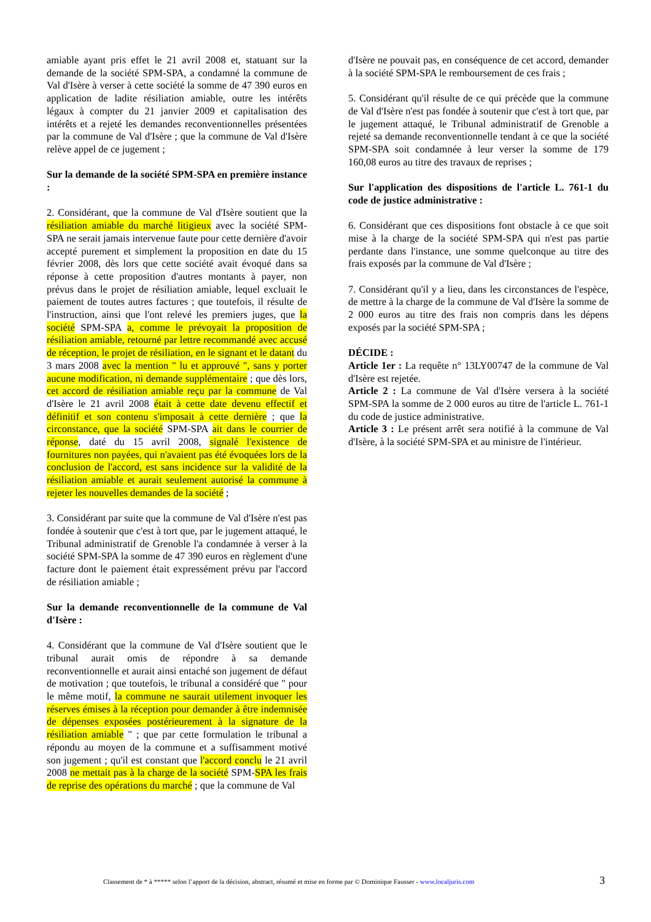amiable ayant pris effet le 21 avril 2008 et, statuant sur la demande de la société SPM-SPA, a condamné la commune de Val d'Isère à verser à cette société la somme de 47 390 euros en application de ladite résiliation amiable, outre les intérêts légaux à compter du 21 janvier 2009 et capitalisation des intérêts et a rejeté les demandes reconventionnelles présentées par la commune de Val d'Isère ; que la commune de Val d'Isère relève appel de ce jugement ;
Sur la demande de la société SPM-SPA en première instance :
2. Considérant, que la commune de Val d'Isère soutient que la résiliation amiable du marché litigieux avec la société SPM-SPA ne serait jamais intervenue faute pour cette dernière d'avoir accepté purement et simplement la proposition en date du 15 février 2008, dès lors que cette société avait évoqué dans sa réponse à cette proposition d'autres montants à payer, non prévus dans le projet de résiliation amiable, lequel excluait le paiement de toutes autres factures ; que toutefois, il résulte de l'instruction, ainsi que l'ont relevé les premiers juges, que la société SPM-SPA a, comme le prévoyait la proposition de résiliation amiable, retourné par lettre recommandé avec accusé de réception, le projet de résiliation, en le signant et le datant du 3 mars 2008 avec la mention " lu et approuvé ", sans y porter aucune modification, ni demande supplémentaire ; que dès lors, cet accord de résiliation amiable reçu par la commune de Val d'Isère le 21 avril 2008 était à cette date devenu effectif et définitif et son contenu s'imposait à cette dernière ; que la circonstance, que la société SPM-SPA ait dans le courrier de réponse, daté du 15 avril 2008, signalé l'existence de fournitures non payées, qui n'avaient pas été évoquées lors de la conclusion de l'accord, est sans incidence sur la validité de la résiliation amiable et aurait seulement autorisé la commune à rejeter les nouvelles demandes de la société ;
3. Considérant par suite que la commune de Val d'Isère n'est pas fondée à soutenir que c'est à tort que, par le jugement attaqué, le Tribunal administratif de Grenoble l'a condamnée à verser à la société SPM-SPA la somme de 47 390 euros en règlement d'une facture dont le paiement était expressément prévu par l'accord de résiliation amiable ;
Sur la demande reconventionnelle de la commune de Val d'Isère :
4. Considérant que la commune de Val d'Isère soutient que le tribunal aurait omis de répondre à sa demande reconventionnelle et aurait ainsi entaché son jugement de défaut de motivation ; que toutefois, le tribunal a considéré que " pour le même motif, la commune ne saurait utilement invoquer les réserves émises à la réception pour demander à être indemnisée de dépenses exposées postérieurement à la signature de la résiliation amiable " ; que par cette formulation le tribunal a répondu au moyen de la commune et a suffisamment motivé son jugement ; qu'il est constant que l'accord conclu le 21 avril 2008 ne mettait pas à la charge de la société SPM-SPA les frais de reprise des opérations du marché ; que la commune de Val
d'Isère ne pouvait pas, en conséquence de cet accord, demander à la société SPM-SPA le remboursement de ces frais ;
5. Considérant qu'il résulte de ce qui précède que la commune de Val d'Isère n'est pas fondée à soutenir que c'est à tort que, par le jugement attaqué, le Tribunal administratif de Grenoble a rejeté sa demande reconventionnelle tendant à ce que la société SPM-SPA soit condamnée à leur verser la somme de 179 160,08 euros au titre des travaux de reprises ;
Sur l'application des dispositions de l'article L. 761-1 du code de justice administrative :
6. Considérant que ces dispositions font obstacle à ce que soit mise à la charge de la société SPM-SPA qui n'est pas partie perdante dans l'instance, une somme quelconque au titre des frais exposés par la commune de Val d'Isère ;
7. Considérant qu'il y a lieu, dans les circonstances de l'espèce, de mettre à la charge de la commune de Val d'Isère la somme de 2 000 euros au titre des frais non compris dans les dépens exposés par la société SPM-SPA ;
DÉCIDE :
Article 1er : La requête n° 13LY00747 de la commune de Val d'Isère est rejetée.
Article 2 : La commune de Val d'Isère versera à la société SPM-SPA la somme de 2 000 euros au titre de l'article L. 761-1 du code de justice administrative.
Article 3 : Le présent arrêt sera notifié à la commune de Val d'Isère, à la société SPM-SPA et au ministre de l'intérieur.
Classement de * à ***** selon l’apport de la décision, abstract, résumé et mise en forme par © Dominique Fausser - www.localjuris.com
3